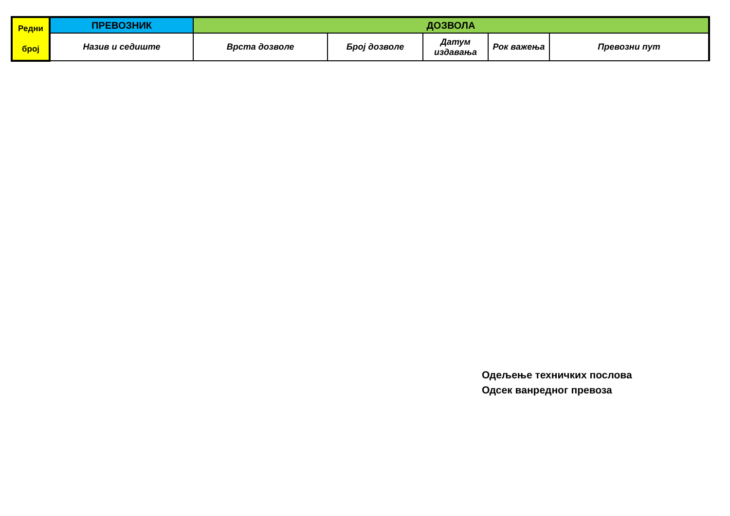| Редни број | ПРЕВОЗНИК | ДОЗВОЛА | | | | |
| --- | --- | --- | --- | --- | --- | --- |
| | Назив и седиште | Врста дозволе | Број дозволе | Датум издавања | Рок важења | Превозни пут |
Одељење техничких послова
Одсек ванредног превоза